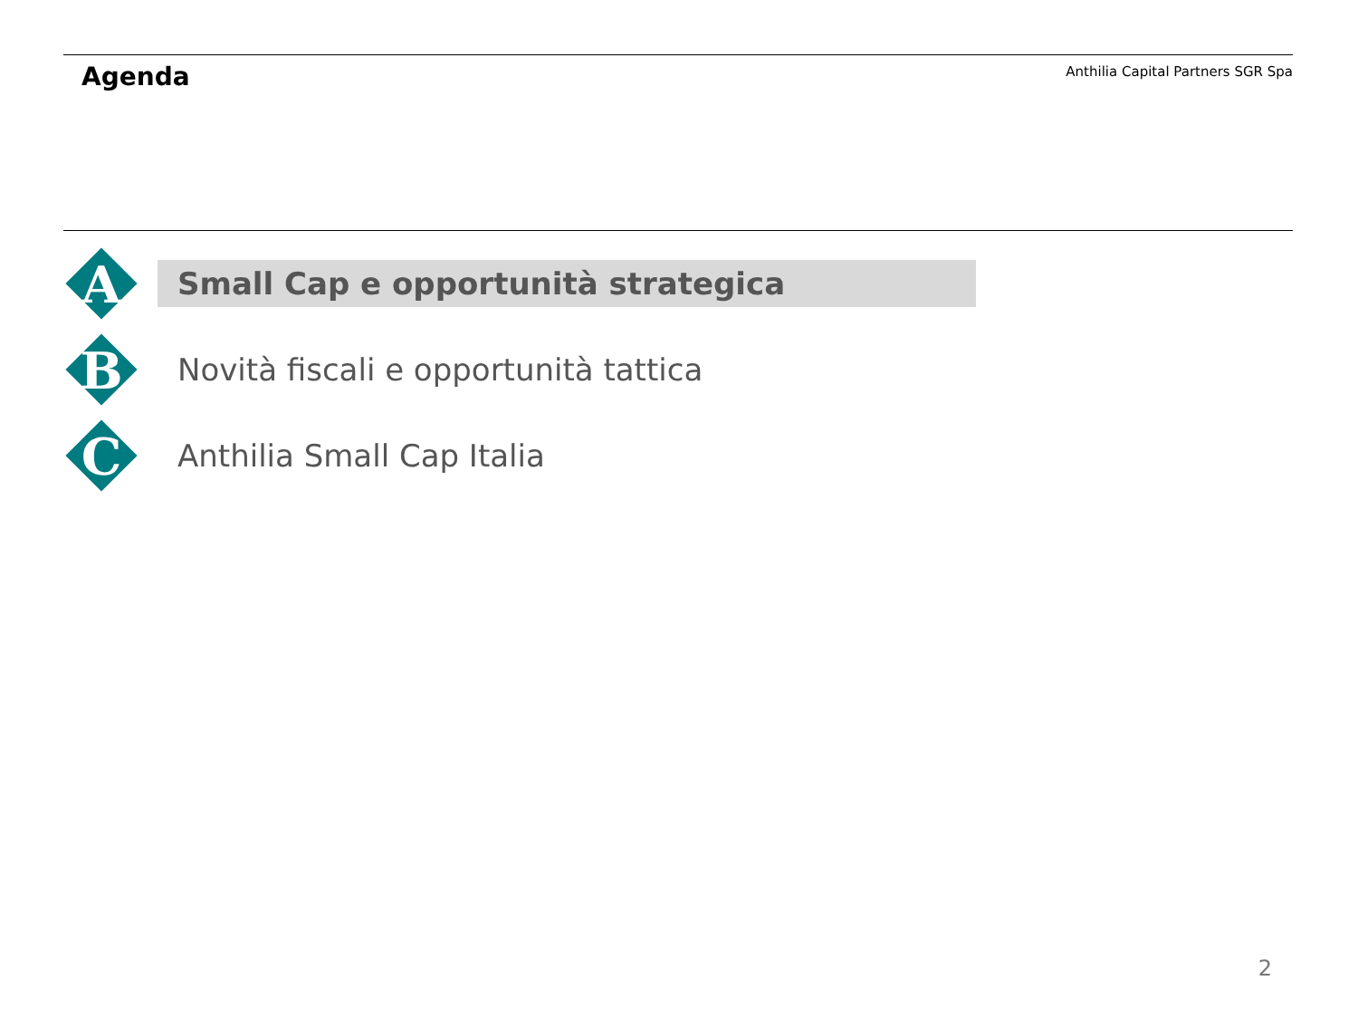Agenda
Anthilia Capital Partners SGR Spa
A
Small Cap e opportunità strategica
B
Novità fiscali e opportunità tattica
C
Anthilia Small Cap Italia
2